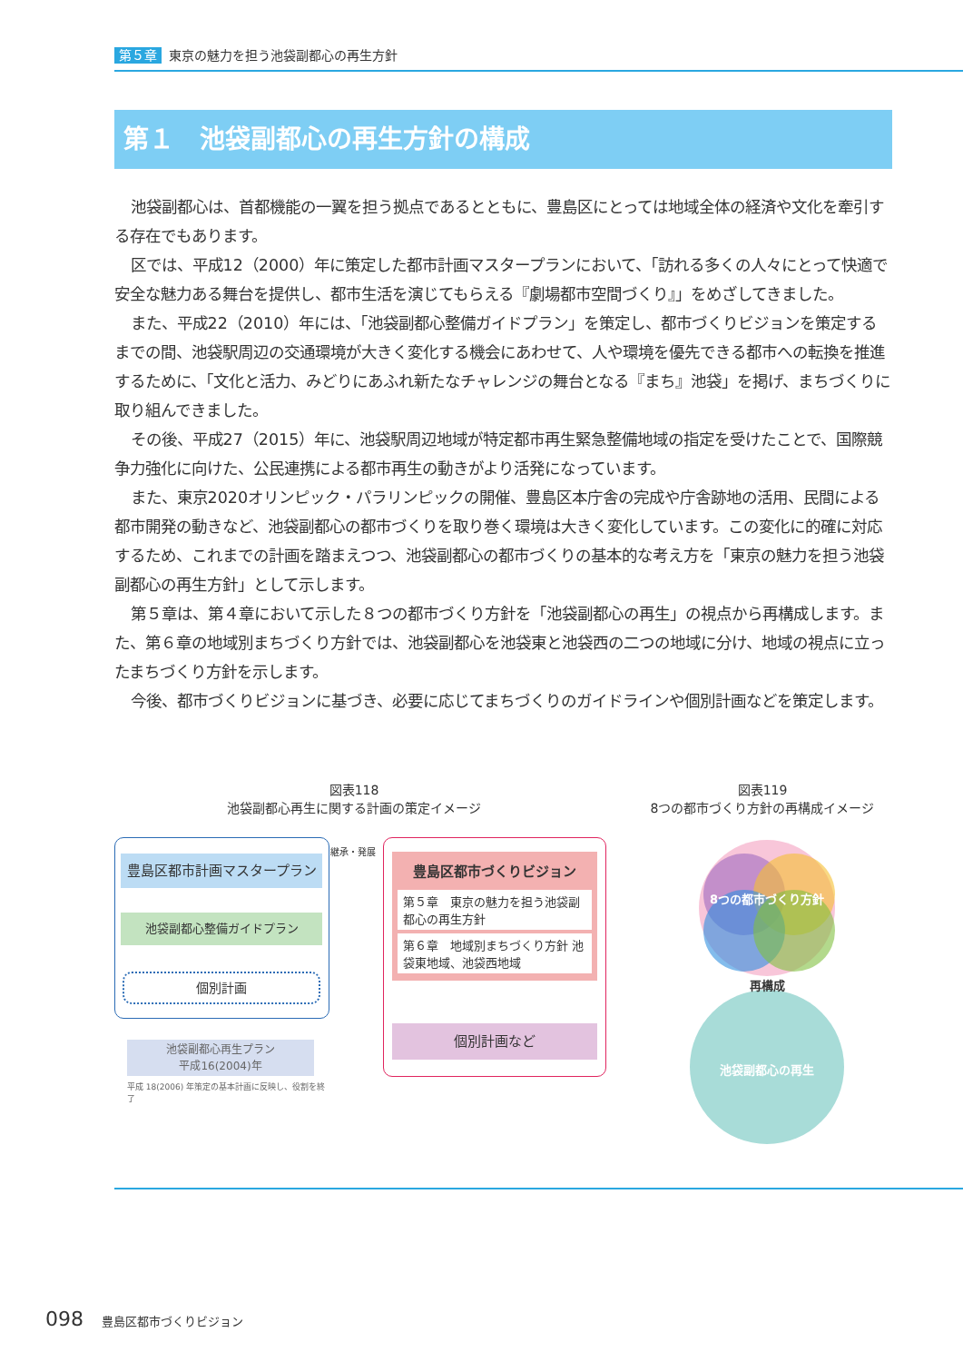第５章 東京の魅力を担う池袋副都心の再生方針
第１　池袋副都心の再生方針の構成
池袋副都心は、首都機能の一翼を担う拠点であるとともに、豊島区にとっては地域全体の経済や文化を牽引する存在でもあります。
区では、平成12（2000）年に策定した都市計画マスタープランにおいて、「訪れる多くの人々にとって快適で安全な魅力ある舞台を提供し、都市生活を演じてもらえる『劇場都市空間づくり』」をめざしてきました。
また、平成22（2010）年には、「池袋副都心整備ガイドプラン」を策定し、都市づくりビジョンを策定するまでの間、池袋駅周辺の交通環境が大きく変化する機会にあわせて、人や環境を優先できる都市への転換を推進するために、「文化と活力、みどりにあふれ新たなチャレンジの舞台となる『まち』池袋」を掲げ、まちづくりに取り組んできました。
その後、平成27（2015）年に、池袋駅周辺地域が特定都市再生緊急整備地域の指定を受けたことで、国際競争力強化に向けた、公民連携による都市再生の動きがより活発になっています。
また、東京2020オリンピック・パラリンピックの開催、豊島区本庁舎の完成や庁舎跡地の活用、民間による都市開発の動きなど、池袋副都心の都市づくりを取り巻く環境は大きく変化しています。この変化に的確に対応するため、これまでの計画を踏まえつつ、池袋副都心の都市づくりの基本的な考え方を「東京の魅力を担う池袋副都心の再生方針」として示します。
第５章は、第４章において示した８つの都市づくり方針を「池袋副都心の再生」の視点から再構成します。また、第６章の地域別まちづくり方針では、池袋副都心を池袋東と池袋西の二つの地域に分け、地域の視点に立ったまちづくり方針を示します。
今後、都市づくりビジョンに基づき、必要に応じてまちづくりのガイドラインや個別計画などを策定します。
図表118
池袋副都心再生に関する計画の策定イメージ
図表119
8つの都市づくり方針の再構成イメージ
豊島区都市計画マスタープラン
池袋副都心整備ガイドプラン
個別計画
継承・発展
豊島区都市づくりビジョン
第５章　東京の魅力を担う池袋副都心の再生方針
第６章　地域別まちづくり方針 池袋東地域、池袋西地域
個別計画など
池袋副都心再生プラン
平成16(2004)年
平成 18(2006) 年策定の基本計画に反映し、役割を終了
8つの都市づくり方針
再構成
池袋副都心の再生
098 豊島区都市づくりビジョン